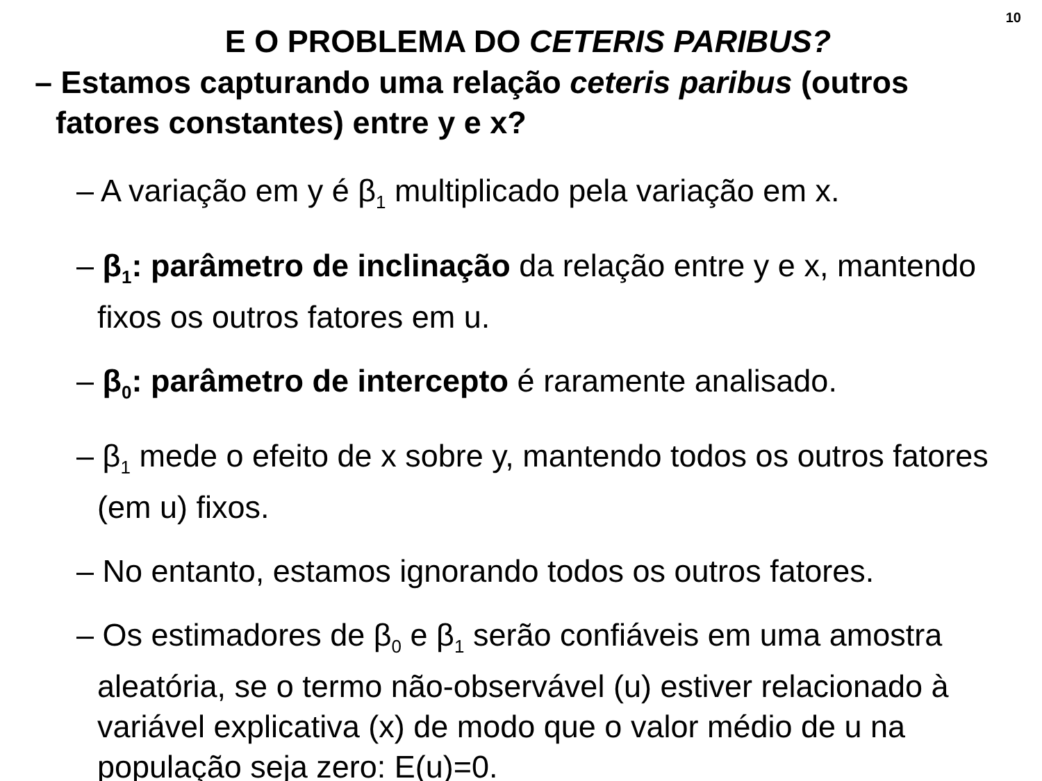10
E O PROBLEMA DO CETERIS PARIBUS?
– Estamos capturando uma relação ceteris paribus (outros fatores constantes) entre y e x?
– A variação em y é β<sub>1</sub> multiplicado pela variação em x.
– β<sub>1</sub>: parâmetro de inclinação da relação entre y e x, mantendo fixos os outros fatores em u.
– β<sub>0</sub>: parâmetro de intercepto é raramente analisado.
– β<sub>1</sub> mede o efeito de x sobre y, mantendo todos os outros fatores (em u) fixos.
– No entanto, estamos ignorando todos os outros fatores.
– Os estimadores de β<sub>0</sub> e β<sub>1</sub> serão confiáveis em uma amostra aleatória, se o termo não-observável (u) estiver relacionado à variável explicativa (x) de modo que o valor médio de u na população seja zero: E(u)=0.